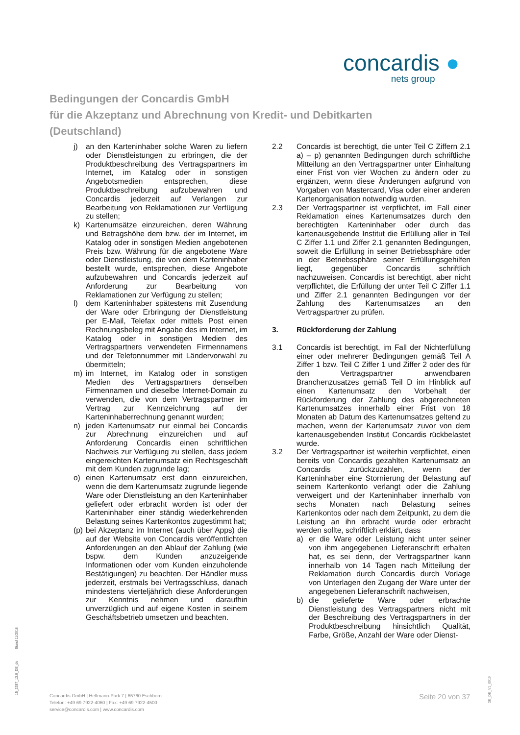concardis ●
nets group
Bedingungen der Concardis GmbH
für die Akzeptanz und Abrechnung von Kredit- und Debitkarten
(Deutschland)
j) an den Karteninhaber solche Waren zu liefern oder Dienstleistungen zu erbringen, die der Produktbeschreibung des Vertragspartners im Internet, im Katalog oder in sonstigen Angebotsmedien entsprechen, diese Produktbeschreibung aufzubewahren und Concardis jederzeit auf Verlangen zur Bearbeitung von Reklamationen zur Verfügung zu stellen;
k) Kartenumsätze einzureichen, deren Währung und Betragshöhe dem bzw. der im Internet, im Katalog oder in sonstigen Medien angebotenen Preis bzw. Währung für die angebotene Ware oder Dienstleistung, die von dem Karteninhaber bestellt wurde, entsprechen, diese Angebote aufzubewahren und Concardis jederzeit auf Anforderung zur Bearbeitung von Reklamationen zur Verfügung zu stellen;
l) dem Karteninhaber spätestens mit Zusendung der Ware oder Erbringung der Dienstleistung per E-Mail, Telefax oder mittels Post einen Rechnungsbeleg mit Angabe des im Internet, im Katalog oder in sonstigen Medien des Vertragspartners verwendeten Firmennamens und der Telefonnummer mit Ländervorwahl zu übermitteln;
m) im Internet, im Katalog oder in sonstigen Medien des Vertragspartners denselben Firmennamen und dieselbe Internet-Domain zu verwenden, die von dem Vertragspartner im Vertrag zur Kennzeichnung auf der Karteninhaberrechnung genannt wurden;
n) jeden Kartenumsatz nur einmal bei Concardis zur Abrechnung einzureichen und auf Anforderung Concardis einen schriftlichen Nachweis zur Verfügung zu stellen, dass jedem eingereichten Kartenumsatz ein Rechtsgeschäft mit dem Kunden zugrunde lag;
o) einen Kartenumsatz erst dann einzureichen, wenn die dem Kartenumsatz zugrunde liegende Ware oder Dienstleistung an den Karteninhaber geliefert oder erbracht worden ist oder der Karteninhaber einer ständig wiederkehrenden Belastung seines Kartenkontos zugestimmt hat;
(p) bei Akzeptanz im Internet (auch über Apps) die auf der Website von Concardis veröffentlichten Anforderungen an den Ablauf der Zahlung (wie bspw. dem Kunden anzuzeigende Informationen oder vom Kunden einzuholende Bestätigungen) zu beachten. Der Händler muss jederzeit, erstmals bei Vertragsschluss, danach mindestens vierteljährlich diese Anforderungen zur Kenntnis nehmen und daraufhin unverzüglich und auf eigene Kosten in seinem Geschäftsbetrieb umsetzen und beachten.
2.2 Concardis ist berechtigt, die unter Teil C Ziffern 2.1 a) – p) genannten Bedingungen durch schriftliche Mitteilung an den Vertragspartner unter Einhaltung einer Frist von vier Wochen zu ändern oder zu ergänzen, wenn diese Änderungen aufgrund von Vorgaben von Mastercard, Visa oder einer anderen Kartenorganisation notwendig wurden.
2.3 Der Vertragspartner ist verpflichtet, im Fall einer Reklamation eines Kartenumsatzes durch den berechtigten Karteninhaber oder durch das kartenausgebende Institut die Erfüllung aller in Teil C Ziffer 1.1 und Ziffer 2.1 genannten Bedingungen, soweit die Erfüllung in seiner Betriebssphäre oder in der Betriebssphäre seiner Erfüllungsgehilfen liegt, gegenüber Concardis schriftlich nachzuweisen. Concardis ist berechtigt, aber nicht verpflichtet, die Erfüllung der unter Teil C Ziffer 1.1 und Ziffer 2.1 genannten Bedingungen vor der Zahlung des Kartenumsatzes an den Vertragspartner zu prüfen.
3. Rückforderung der Zahlung
3.1 Concardis ist berechtigt, im Fall der Nichterfüllung einer oder mehrerer Bedingungen gemäß Teil A Ziffer 1 bzw. Teil C Ziffer 1 und Ziffer 2 oder des für den Vertragspartner anwendbaren Branchenzusatzes gemäß Teil D im Hinblick auf einen Kartenumsatz den Vorbehalt der Rückforderung der Zahlung des abgerechneten Kartenumsatzes innerhalb einer Frist von 18 Monaten ab Datum des Kartenumsatzes geltend zu machen, wenn der Kartenumsatz zuvor von dem kartenausgebenden Institut Concardis rückbelastet wurde.
3.2 Der Vertragspartner ist weiterhin verpflichtet, einen bereits von Concardis gezahlten Kartenumsatz an Concardis zurückzuzahlen, wenn der Karteninhaber eine Stornierung der Belastung auf seinem Kartenkonto verlangt oder die Zahlung verweigert und der Karteninhaber innerhalb von sechs Monaten nach Belastung seines Kartenkontos oder nach dem Zeitpunkt, zu dem die Leistung an ihn erbracht wurde oder erbracht werden sollte, schriftlich erklärt, dass
a) er die Ware oder Leistung nicht unter seiner von ihm angegebenen Lieferanschrift erhalten hat, es sei denn, der Vertragspartner kann innerhalb von 14 Tagen nach Mitteilung der Reklamation durch Concardis durch Vorlage von Unterlagen den Zugang der Ware unter der angegebenen Lieferanschrift nachweisen,
b) die gelieferte Ware oder erbrachte Dienstleistung des Vertragspartners nicht mit der Beschreibung des Vertragspartners in der Produktbeschreibung hinsichtlich Qualität, Farbe, Größe, Anzahl der Ware oder Dienst-
15_2287_13.0_DE_de Stand 11/2018
Concardis GmbH | Helfmann-Park 7 | 65760 Eschborn
Telefon: +49 69 7922-4060 | Fax: +49 69 7922-4500
service@concardis.com | www.concardis.com
Seite 20 von 37
DE_DE_V1_0919